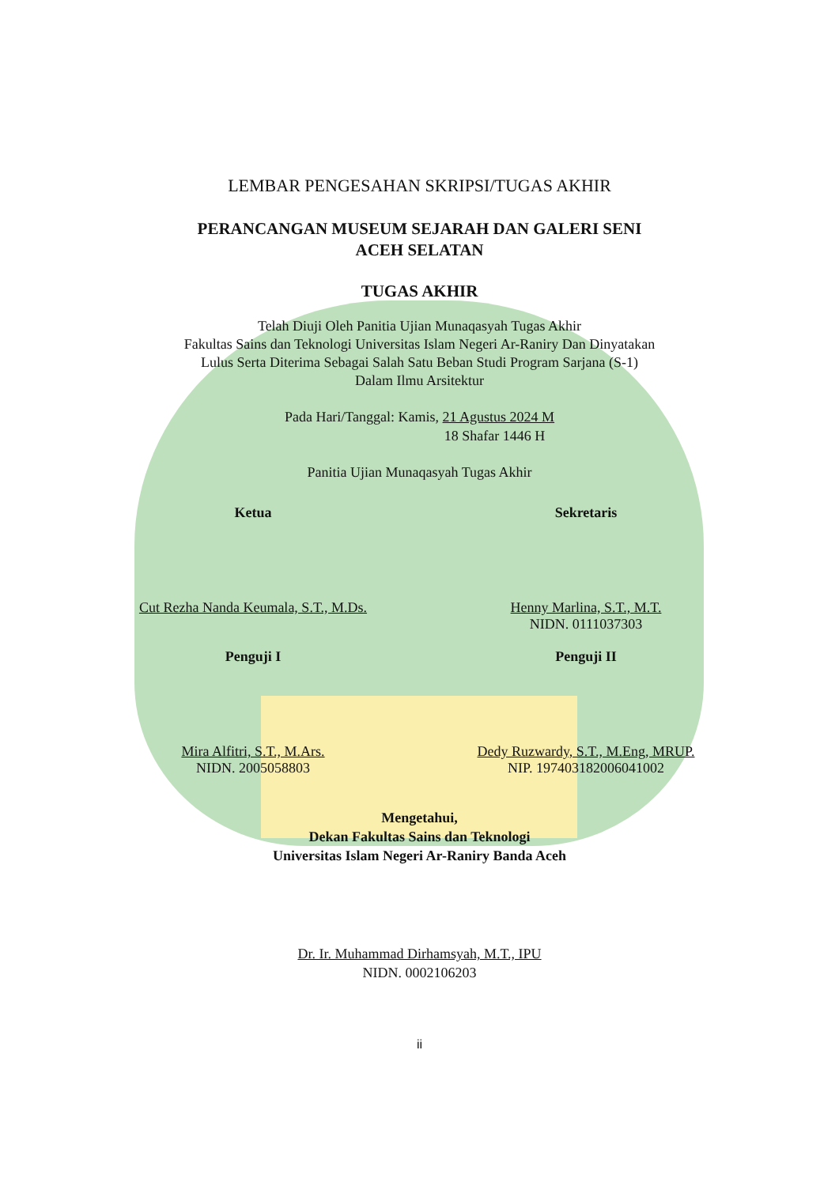LEMBAR PENGESAHAN SKRIPSI/TUGAS AKHIR
PERANCANGAN MUSEUM SEJARAH DAN GALERI SENI
ACEH SELATAN
TUGAS AKHIR
Telah Diuji Oleh Panitia Ujian Munaqasyah Tugas Akhir
Fakultas Sains dan Teknologi Universitas Islam Negeri Ar-Raniry Dan Dinyatakan
Lulus Serta Diterima Sebagai Salah Satu Beban Studi Program Sarjana (S-1)
Dalam Ilmu Arsitektur
Pada Hari/Tanggal: Kamis, 21 Agustus 2024 M
18 Shafar 1446 H
Panitia Ujian Munaqasyah Tugas Akhir
Ketua
Cut Rezha Nanda Keumala, S.T., M.Ds.
Sekretaris
Henny Marlina, S.T., M.T.
NIDN. 0111037303
Penguji I
Mira Alfitri, S.T., M.Ars.
NIDN. 2005058803
Penguji II
Dedy Ruzwardy, S.T., M.Eng, MRUP.
NIP. 197403182006041002
Mengetahui,
Dekan Fakultas Sains dan Teknologi
Universitas Islam Negeri Ar-Raniry Banda Aceh
Dr. Ir. Muhammad Dirhamsyah, M.T., IPU
NIDN. 0002106203
ii